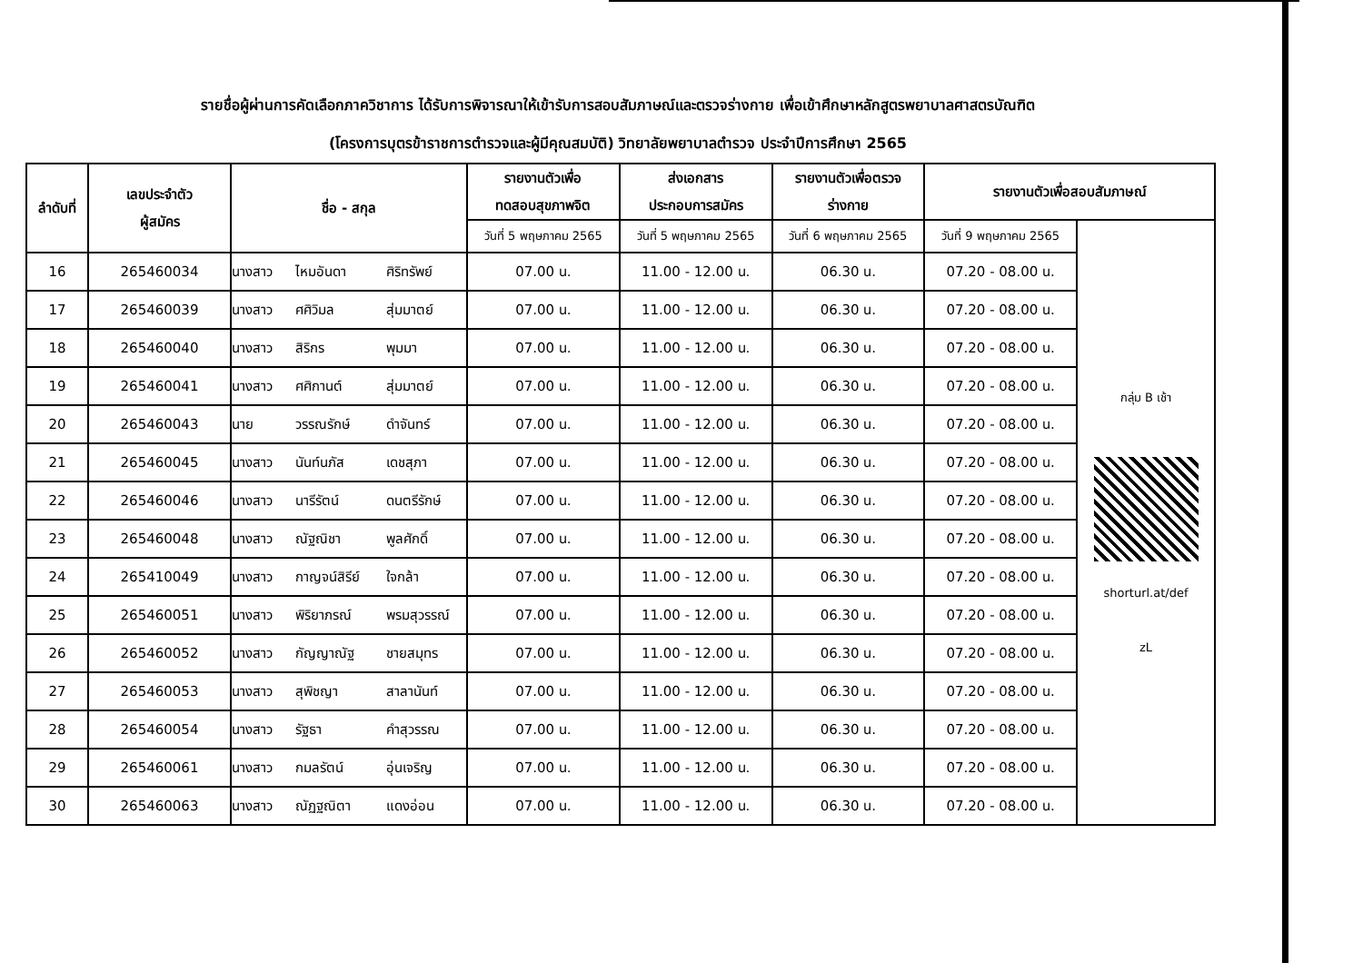รายชื่อผู้ผ่านการคัดเลือกภาควิชาการ ได้รับการพิจารณาให้เข้ารับการสอบสัมภาษณ์และตรวจร่างกาย เพื่อเข้าศึกษาหลักสูตรพยาบาลศาสตรบัณฑิต
(โครงการบุตรข้าราชการตำรวจและผู้มีคุณสมบัติ) วิทยาลัยพยาบาลตำรวจ ประจำปีการศึกษา 2565
| ลำดับที่ | เลขประจำตัว ผู้สมัคร | ชื่อ - สกุล | รายงานตัวเพื่อ ทดสอบสุขภาพจิต | ส่งเอกสาร ประกอบการสมัคร | รายงานตัวเพื่อตรวจ ร่างกาย | รายงานตัวเพื่อสอบสัมภาษณ์ | |
| --- | --- | --- | --- | --- | --- | --- | --- |
| | | | วันที่ 5 พฤษภาคม 2565 | วันที่ 5 พฤษภาคม 2565 | วันที่ 6 พฤษภาคม 2565 | วันที่ 9 พฤษภาคม 2565 | กลุ่ม B เช้า shorturl.at/def zL |
| 16 | 265460034 | นางสาว ไหมอันดา ศิริทรัพย์ | 07.00 น. | 11.00 - 12.00 น. | 06.30 น. | 07.20 - 08.00 น. | |
| 17 | 265460039 | นางสาว ศศิวิมล สุ่มมาตย์ | 07.00 น. | 11.00 - 12.00 น. | 06.30 น. | 07.20 - 08.00 น. | |
| 18 | 265460040 | นางสาว สิริกร พุมมา | 07.00 น. | 11.00 - 12.00 น. | 06.30 น. | 07.20 - 08.00 น. | |
| 19 | 265460041 | นางสาว ศศิกานต์ สุ่มมาตย์ | 07.00 น. | 11.00 - 12.00 น. | 06.30 น. | 07.20 - 08.00 น. | |
| 20 | 265460043 | นาย วรรณรักษ์ ดำจันทร์ | 07.00 น. | 11.00 - 12.00 น. | 06.30 น. | 07.20 - 08.00 น. | |
| 21 | 265460045 | นางสาว นันท์นภัส เดชสุภา | 07.00 น. | 11.00 - 12.00 น. | 06.30 น. | 07.20 - 08.00 น. | |
| 22 | 265460046 | นางสาว นารีรัตน์ ดนตรีรักษ์ | 07.00 น. | 11.00 - 12.00 น. | 06.30 น. | 07.20 - 08.00 น. | |
| 23 | 265460048 | นางสาว ณัฐณิชา พูลศักดิ์ | 07.00 น. | 11.00 - 12.00 น. | 06.30 น. | 07.20 - 08.00 น. | |
| 24 | 265410049 | นางสาว กาญจน์สิรีย์ ใจกล้า | 07.00 น. | 11.00 - 12.00 น. | 06.30 น. | 07.20 - 08.00 น. | |
| 25 | 265460051 | นางสาว พิริยาภรณ์ พรมสุวรรณ์ | 07.00 น. | 11.00 - 12.00 น. | 06.30 น. | 07.20 - 08.00 น. | |
| 26 | 265460052 | นางสาว กัญญาณัฐ ชายสมุทร | 07.00 น. | 11.00 - 12.00 น. | 06.30 น. | 07.20 - 08.00 น. | |
| 27 | 265460053 | นางสาว สุพิชญา สาลานันท์ | 07.00 น. | 11.00 - 12.00 น. | 06.30 น. | 07.20 - 08.00 น. | |
| 28 | 265460054 | นางสาว รัฐธา คำสุวรรณ | 07.00 น. | 11.00 - 12.00 น. | 06.30 น. | 07.20 - 08.00 น. | |
| 29 | 265460061 | นางสาว กมลรัตน์ อุ่นเจริญ | 07.00 น. | 11.00 - 12.00 น. | 06.30 น. | 07.20 - 08.00 น. | |
| 30 | 265460063 | นางสาว ณัฏฐณิตา แดงอ่อน | 07.00 น. | 11.00 - 12.00 น. | 06.30 น. | 07.20 - 08.00 น. | |